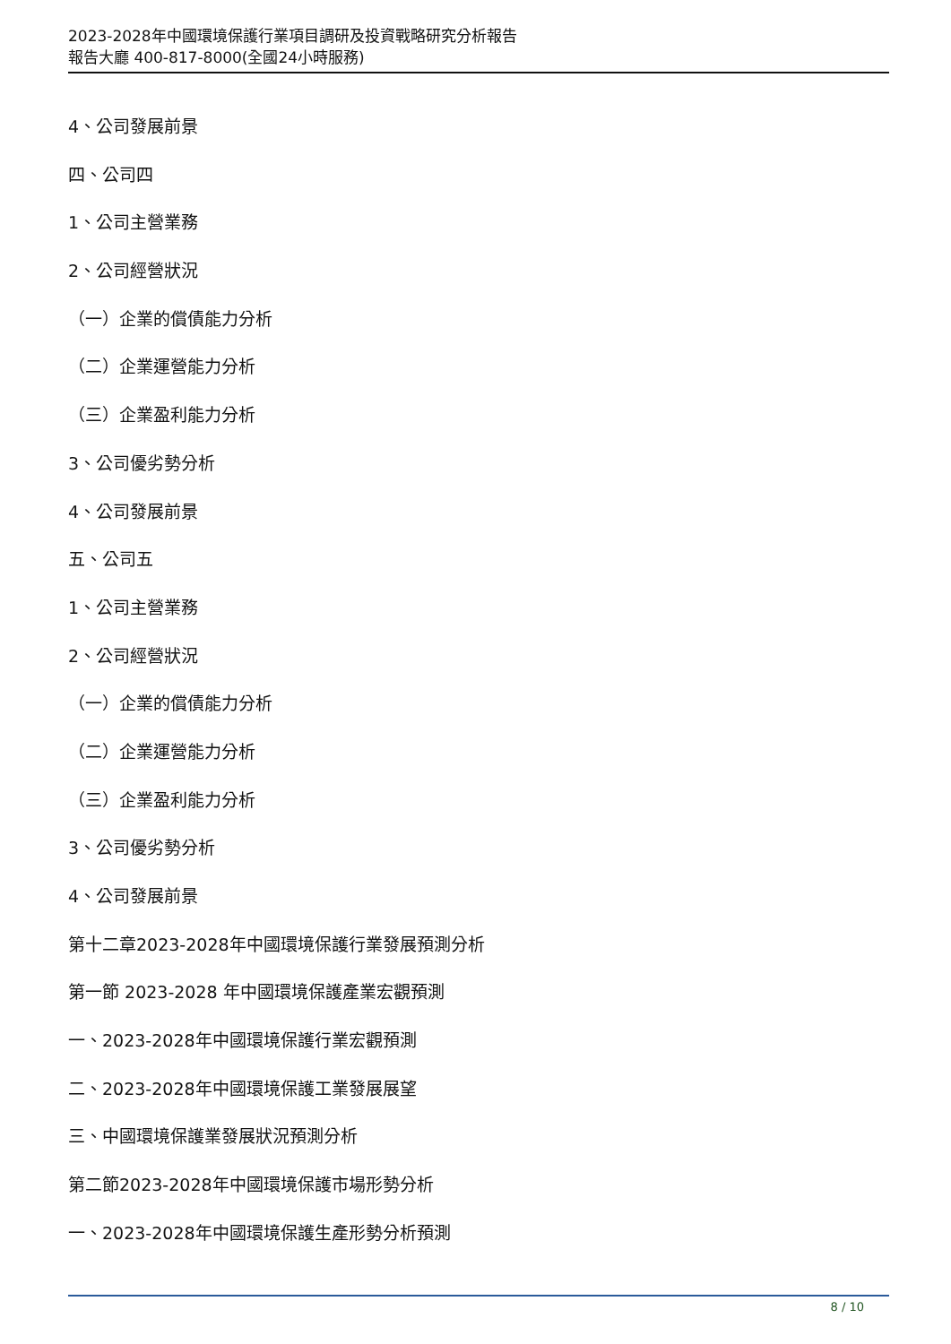2023-2028年中國環境保護行業項目調研及投資戰略研究分析報告
報告大廳 400-817-8000(全國24小時服務)
4、公司發展前景
四、公司四
1、公司主營業務
2、公司經營狀況
（一）企業的償債能力分析
（二）企業運營能力分析
（三）企業盈利能力分析
3、公司優劣勢分析
4、公司發展前景
五、公司五
1、公司主營業務
2、公司經營狀況
（一）企業的償債能力分析
（二）企業運營能力分析
（三）企業盈利能力分析
3、公司優劣勢分析
4、公司發展前景
第十二章2023-2028年中國環境保護行業發展預測分析
第一節 2023-2028 年中國環境保護產業宏觀預測
一、2023-2028年中國環境保護行業宏觀預測
二、2023-2028年中國環境保護工業發展展望
三、中國環境保護業發展狀況預測分析
第二節2023-2028年中國環境保護市場形勢分析
一、2023-2028年中國環境保護生產形勢分析預測
8 / 10